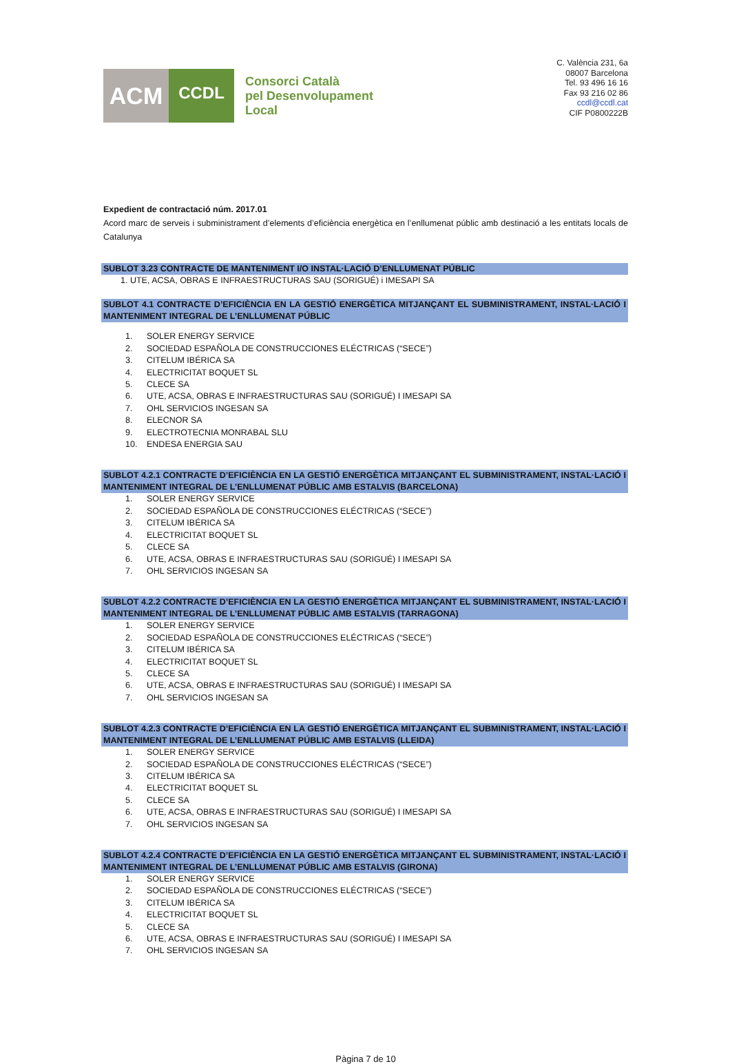ACM
CCDL
Consorci Català
pel Desenvolupament
Local
C. València 231, 6a
08007 Barcelona
Tel. 93 496 16 16
Fax 93 216 02 86
ccdl@ccdl.cat
CIF P0800222B
Expedient de contractació núm. 2017.01
Acord marc de serveis i subministrament d’elements d’eficiència energètica en l’enllumenat públic amb destinació a les entitats locals de Catalunya
SUBLOT 3.23 CONTRACTE DE MANTENIMENT I/O INSTAL·LACIÓ D’ENLLUMENAT PÚBLIC
1. UTE, ACSA, OBRAS E INFRAESTRUCTURAS SAU (SORIGUÉ) i IMESAPI SA
SUBLOT 4.1 CONTRACTE D’EFICIÈNCIA EN LA GESTIÓ ENERGÈTICA MITJANÇANT EL SUBMINISTRAMENT, INSTAL·LACIÓ I MANTENIMENT INTEGRAL DE L’ENLLUMENAT PÚBLIC
1. SOLER ENERGY SERVICE
2. SOCIEDAD ESPAÑOLA DE CONSTRUCCIONES ELÉCTRICAS (“SECE”)
3. CITELUM IBÉRICA SA
4. ELECTRICITAT BOQUET SL
5. CLECE SA
6. UTE, ACSA, OBRAS E INFRAESTRUCTURAS SAU (SORIGUÉ) I IMESAPI SA
7. OHL SERVICIOS INGESAN SA
8. ELECNOR SA
9. ELECTROTECNIA MONRABAL SLU
10. ENDESA ENERGIA SAU
SUBLOT 4.2.1 CONTRACTE D’EFICIÈNCIA EN LA GESTIÓ ENERGÈTICA MITJANÇANT EL SUBMINISTRAMENT, INSTAL·LACIÓ I MANTENIMENT INTEGRAL DE L’ENLLUMENAT PÚBLIC AMB ESTALVIS (BARCELONA)
1. SOLER ENERGY SERVICE
2. SOCIEDAD ESPAÑOLA DE CONSTRUCCIONES ELÉCTRICAS (“SECE”)
3. CITELUM IBÉRICA SA
4. ELECTRICITAT BOQUET SL
5. CLECE SA
6. UTE, ACSA, OBRAS E INFRAESTRUCTURAS SAU (SORIGUÉ) I IMESAPI SA
7. OHL SERVICIOS INGESAN SA
SUBLOT 4.2.2 CONTRACTE D’EFICIÈNCIA EN LA GESTIÓ ENERGÈTICA MITJANÇANT EL SUBMINISTRAMENT, INSTAL·LACIÓ I MANTENIMENT INTEGRAL DE L’ENLLUMENAT PÚBLIC AMB ESTALVIS (TARRAGONA)
1. SOLER ENERGY SERVICE
2. SOCIEDAD ESPAÑOLA DE CONSTRUCCIONES ELÉCTRICAS (“SECE”)
3. CITELUM IBÉRICA SA
4. ELECTRICITAT BOQUET SL
5. CLECE SA
6. UTE, ACSA, OBRAS E INFRAESTRUCTURAS SAU (SORIGUÉ) I IMESAPI SA
7. OHL SERVICIOS INGESAN SA
SUBLOT 4.2.3 CONTRACTE D’EFICIÈNCIA EN LA GESTIÓ ENERGÈTICA MITJANÇANT EL SUBMINISTRAMENT, INSTAL·LACIÓ I MANTENIMENT INTEGRAL DE L’ENLLUMENAT PÚBLIC AMB ESTALVIS (LLEIDA)
1. SOLER ENERGY SERVICE
2. SOCIEDAD ESPAÑOLA DE CONSTRUCCIONES ELÉCTRICAS (“SECE”)
3. CITELUM IBÉRICA SA
4. ELECTRICITAT BOQUET SL
5. CLECE SA
6. UTE, ACSA, OBRAS E INFRAESTRUCTURAS SAU (SORIGUÉ) I IMESAPI SA
7. OHL SERVICIOS INGESAN SA
SUBLOT 4.2.4 CONTRACTE D’EFICIÈNCIA EN LA GESTIÓ ENERGÈTICA MITJANÇANT EL SUBMINISTRAMENT, INSTAL·LACIÓ I MANTENIMENT INTEGRAL DE L’ENLLUMENAT PÚBLIC AMB ESTALVIS (GIRONA)
1. SOLER ENERGY SERVICE
2. SOCIEDAD ESPAÑOLA DE CONSTRUCCIONES ELÉCTRICAS (“SECE”)
3. CITELUM IBÉRICA SA
4. ELECTRICITAT BOQUET SL
5. CLECE SA
6. UTE, ACSA, OBRAS E INFRAESTRUCTURAS SAU (SORIGUÉ) I IMESAPI SA
7. OHL SERVICIOS INGESAN SA
Pàgina 7 de 10